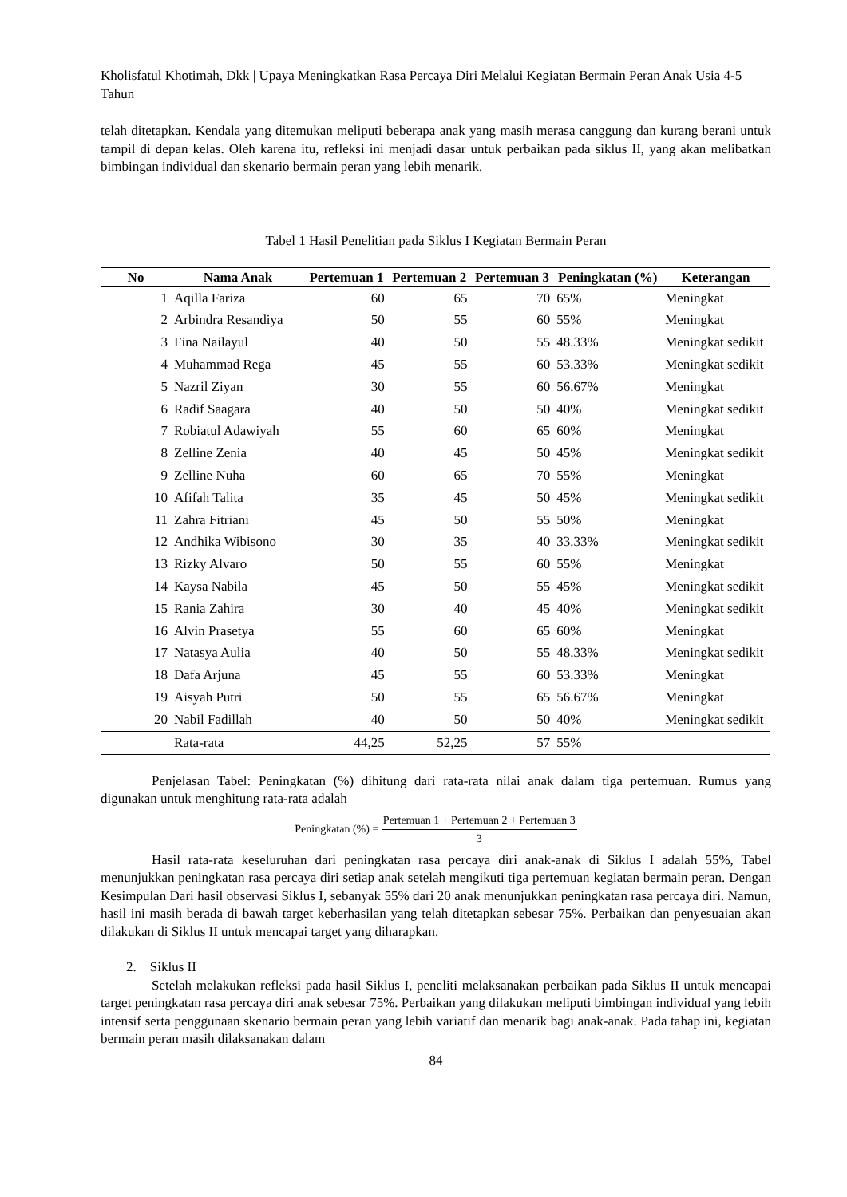Kholisfatul Khotimah, Dkk | Upaya Meningkatkan Rasa Percaya Diri Melalui Kegiatan Bermain Peran Anak Usia 4-5 Tahun
telah ditetapkan. Kendala yang ditemukan meliputi beberapa anak yang masih merasa canggung dan kurang berani untuk tampil di depan kelas. Oleh karena itu, refleksi ini menjadi dasar untuk perbaikan pada siklus II, yang akan melibatkan bimbingan individual dan skenario bermain peran yang lebih menarik.
Tabel 1 Hasil Penelitian pada Siklus I Kegiatan Bermain Peran
| No | Nama Anak | Pertemuan 1 | Pertemuan 2 | Pertemuan 3 | Peningkatan (%) | Keterangan |
| --- | --- | --- | --- | --- | --- | --- |
| 1 | Aqilla Fariza | 60 | 65 | 70 | 65% | Meningkat |
| 2 | Arbindra Resandiya | 50 | 55 | 60 | 55% | Meningkat |
| 3 | Fina Nailayul | 40 | 50 | 55 | 48.33% | Meningkat sedikit |
| 4 | Muhammad Rega | 45 | 55 | 60 | 53.33% | Meningkat sedikit |
| 5 | Nazril Ziyan | 30 | 55 | 60 | 56.67% | Meningkat |
| 6 | Radif Saagara | 40 | 50 | 50 | 40% | Meningkat sedikit |
| 7 | Robiatul Adawiyah | 55 | 60 | 65 | 60% | Meningkat |
| 8 | Zelline Zenia | 40 | 45 | 50 | 45% | Meningkat sedikit |
| 9 | Zelline Nuha | 60 | 65 | 70 | 55% | Meningkat |
| 10 | Afifah Talita | 35 | 45 | 50 | 45% | Meningkat sedikit |
| 11 | Zahra Fitriani | 45 | 50 | 55 | 50% | Meningkat |
| 12 | Andhika Wibisono | 30 | 35 | 40 | 33.33% | Meningkat sedikit |
| 13 | Rizky Alvaro | 50 | 55 | 60 | 55% | Meningkat |
| 14 | Kaysa Nabila | 45 | 50 | 55 | 45% | Meningkat sedikit |
| 15 | Rania Zahira | 30 | 40 | 45 | 40% | Meningkat sedikit |
| 16 | Alvin Prasetya | 55 | 60 | 65 | 60% | Meningkat |
| 17 | Natasya Aulia | 40 | 50 | 55 | 48.33% | Meningkat sedikit |
| 18 | Dafa Arjuna | 45 | 55 | 60 | 53.33% | Meningkat |
| 19 | Aisyah Putri | 50 | 55 | 65 | 56.67% | Meningkat |
| 20 | Nabil Fadillah | 40 | 50 | 50 | 40% | Meningkat sedikit |
| | Rata-rata | 44,25 | 52,25 | 57 | 55% | |
Penjelasan Tabel: Peningkatan (%) dihitung dari rata-rata nilai anak dalam tiga pertemuan. Rumus yang digunakan untuk menghitung rata-rata adalah
Peningkatan (%) = Pertemuan 1 + Pertemuan 2 + Pertemuan 3 3
Hasil rata-rata keseluruhan dari peningkatan rasa percaya diri anak-anak di Siklus I adalah 55%, Tabel menunjukkan peningkatan rasa percaya diri setiap anak setelah mengikuti tiga pertemuan kegiatan bermain peran. Dengan Kesimpulan Dari hasil observasi Siklus I, sebanyak 55% dari 20 anak menunjukkan peningkatan rasa percaya diri. Namun, hasil ini masih berada di bawah target keberhasilan yang telah ditetapkan sebesar 75%. Perbaikan dan penyesuaian akan dilakukan di Siklus II untuk mencapai target yang diharapkan.
2. Siklus II
Setelah melakukan refleksi pada hasil Siklus I, peneliti melaksanakan perbaikan pada Siklus II untuk mencapai target peningkatan rasa percaya diri anak sebesar 75%. Perbaikan yang dilakukan meliputi bimbingan individual yang lebih intensif serta penggunaan skenario bermain peran yang lebih variatif dan menarik bagi anak-anak. Pada tahap ini, kegiatan bermain peran masih dilaksanakan dalam
84